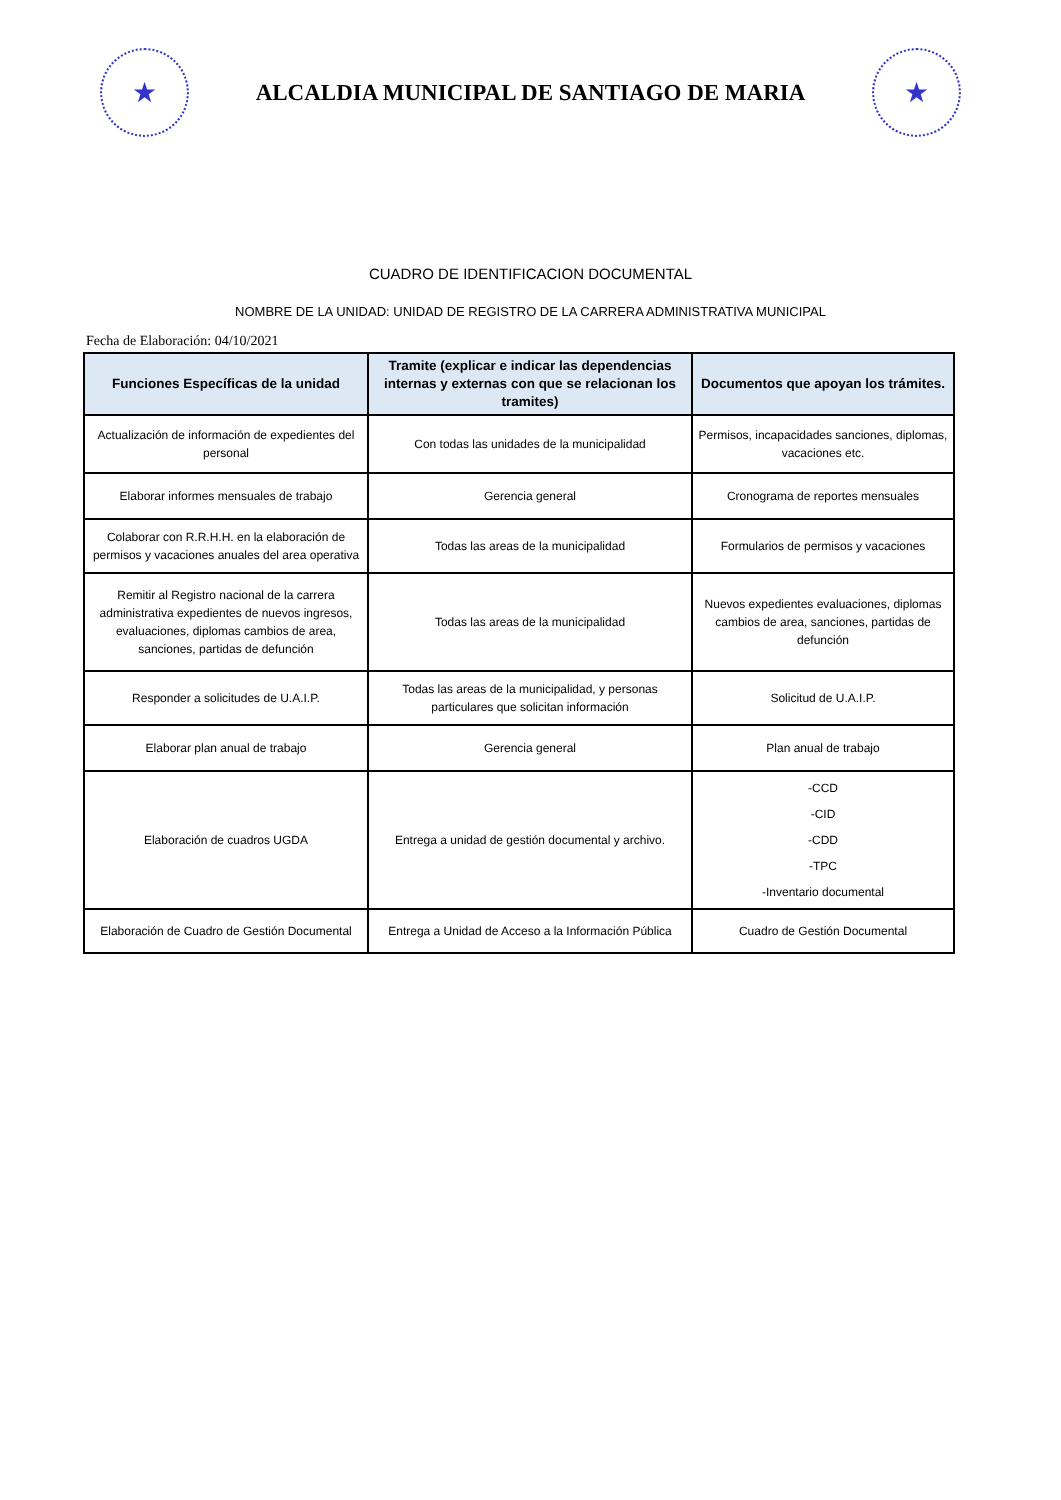★
ALCALDIA MUNICIPAL DE SANTIAGO DE MARIA
★
CUADRO DE IDENTIFICACION DOCUMENTAL
NOMBRE DE LA UNIDAD: UNIDAD DE REGISTRO DE LA CARRERA ADMINISTRATIVA MUNICIPAL
Fecha de Elaboración: 04/10/2021
| Funciones Específicas de la unidad | Tramite (explicar e indicar las dependencias internas y externas con que se relacionan los tramites) | Documentos que apoyan los trámites. |
| --- | --- | --- |
| Actualización de información de expedientes del personal | Con todas las unidades de la municipalidad | Permisos, incapacidades sanciones, diplomas, vacaciones etc. |
| Elaborar informes mensuales de trabajo | Gerencia general | Cronograma de reportes mensuales |
| Colaborar con R.R.H.H. en la elaboración de permisos y vacaciones anuales del area operativa | Todas las areas de la municipalidad | Formularios de permisos y vacaciones |
| Remitir al Registro nacional de la carrera administrativa expedientes de nuevos ingresos, evaluaciones, diplomas cambios de area, sanciones, partidas de defunción | Todas las areas de la municipalidad | Nuevos expedientes evaluaciones, diplomas cambios de area, sanciones, partidas de defunción |
| Responder a solicitudes de U.A.I.P. | Todas las areas de la municipalidad, y personas particulares que solicitan información | Solicitud de U.A.I.P. |
| Elaborar plan anual de trabajo | Gerencia general | Plan anual de trabajo |
| Elaboración de cuadros UGDA | Entrega a unidad de gestión documental y archivo. | -CCD -CID -CDD -TPC -Inventario documental |
| Elaboración de Cuadro de Gestión Documental | Entrega a Unidad de Acceso a la Información Pública | Cuadro de Gestión Documental |